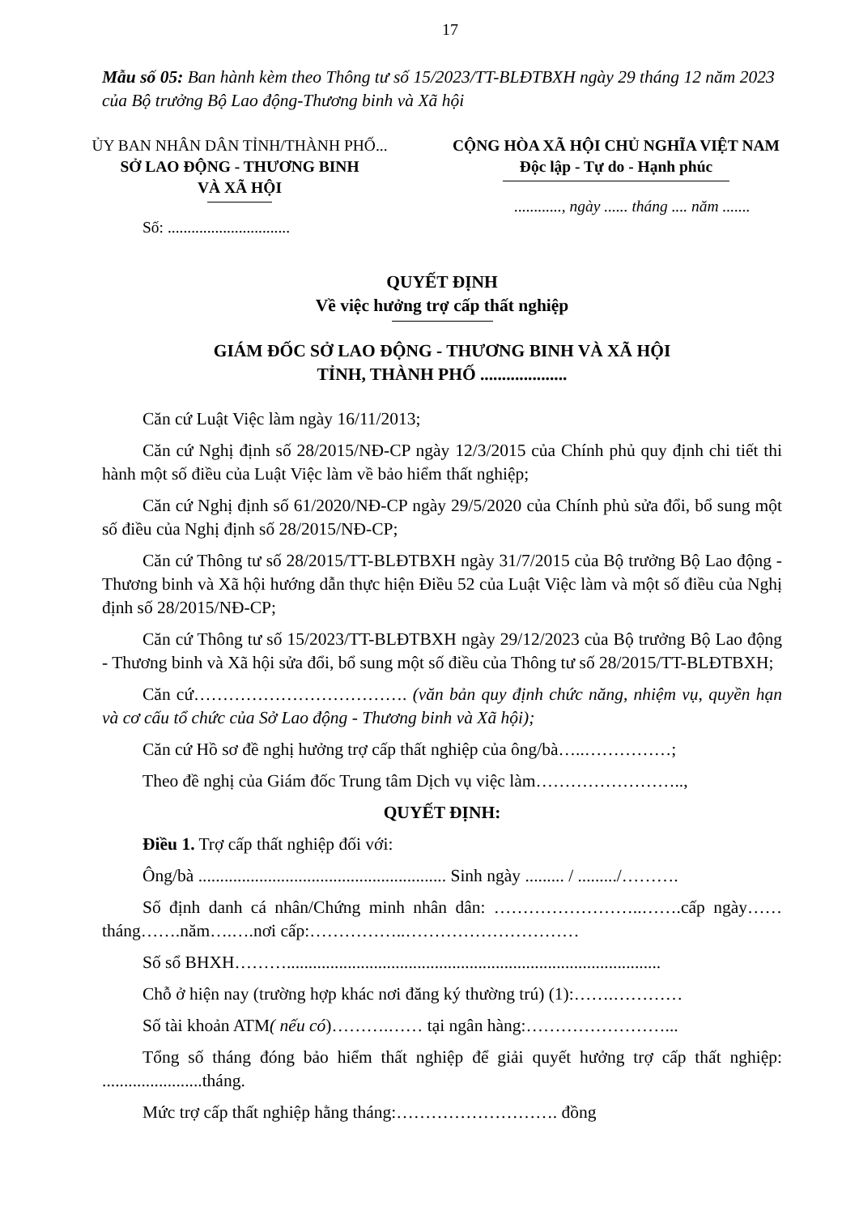17
Mẫu số 05: Ban hành kèm theo Thông tư số 15/2023/TT-BLĐTBXH ngày 29 tháng 12 năm 2023 của Bộ trưởng Bộ Lao động-Thương binh và Xã hội
ỦY BAN NHÂN DÂN TỈNH/THÀNH PHỐ...
SỞ LAO ĐỘNG - THƯƠNG BINH
VÀ XÃ HỘI
Số: ...............................
CỘNG HÒA XÃ HỘI CHỦ NGHĨA VIỆT NAM
Độc lập - Tự do - Hạnh phúc
............, ngày ...... tháng .... năm .......
QUYẾT ĐỊNH
Về việc hưởng trợ cấp thất nghiệp
GIÁM ĐỐC SỞ LAO ĐỘNG - THƯƠNG BINH VÀ XÃ HỘI
TỈNH, THÀNH PHỐ ....................
Căn cứ Luật Việc làm ngày 16/11/2013;
Căn cứ Nghị định số 28/2015/NĐ-CP ngày 12/3/2015 của Chính phủ quy định chi tiết thi hành một số điều của Luật Việc làm về bảo hiểm thất nghiệp;
Căn cứ Nghị định số 61/2020/NĐ-CP ngày 29/5/2020 của Chính phủ sửa đổi, bổ sung một số điều của Nghị định số 28/2015/NĐ-CP;
Căn cứ Thông tư số 28/2015/TT-BLĐTBXH ngày 31/7/2015 của Bộ trưởng Bộ Lao động - Thương binh và Xã hội hướng dẫn thực hiện Điều 52 của Luật Việc làm và một số điều của Nghị định số 28/2015/NĐ-CP;
Căn cứ Thông tư số 15/2023/TT-BLĐTBXH ngày 29/12/2023 của Bộ trưởng Bộ Lao động - Thương binh và Xã hội sửa đổi, bổ sung một số điều của Thông tư số 28/2015/TT-BLĐTBXH;
Căn cứ………………………………. (văn bản quy định chức năng, nhiệm vụ, quyền hạn và cơ cấu tổ chức của Sở Lao động - Thương binh và Xã hội);
Căn cứ Hồ sơ đề nghị hưởng trợ cấp thất nghiệp của ông/bà…..……………;
Theo đề nghị của Giám đốc Trung tâm Dịch vụ việc làm……………………..,
QUYẾT ĐỊNH:
Điều 1. Trợ cấp thất nghiệp đối với:
Ông/bà ......................................................... Sinh ngày ......... / ........./……….
Số định danh cá nhân/Chứng minh nhân dân: ……………………..…….cấp ngày……tháng…….năm….….nơi cấp:……………..…………………………
Số sổ BHXH………......................................................................................
Chỗ ở hiện nay (trường hợp khác nơi đăng ký thường trú) (1):…….…………
Số tài khoản ATM( nếu có)……….…… tại ngân hàng:……………………...
Tổng số tháng đóng bảo hiểm thất nghiệp để giải quyết hưởng trợ cấp thất nghiệp: .......................tháng.
Mức trợ cấp thất nghiệp hằng tháng:………………………. đồng